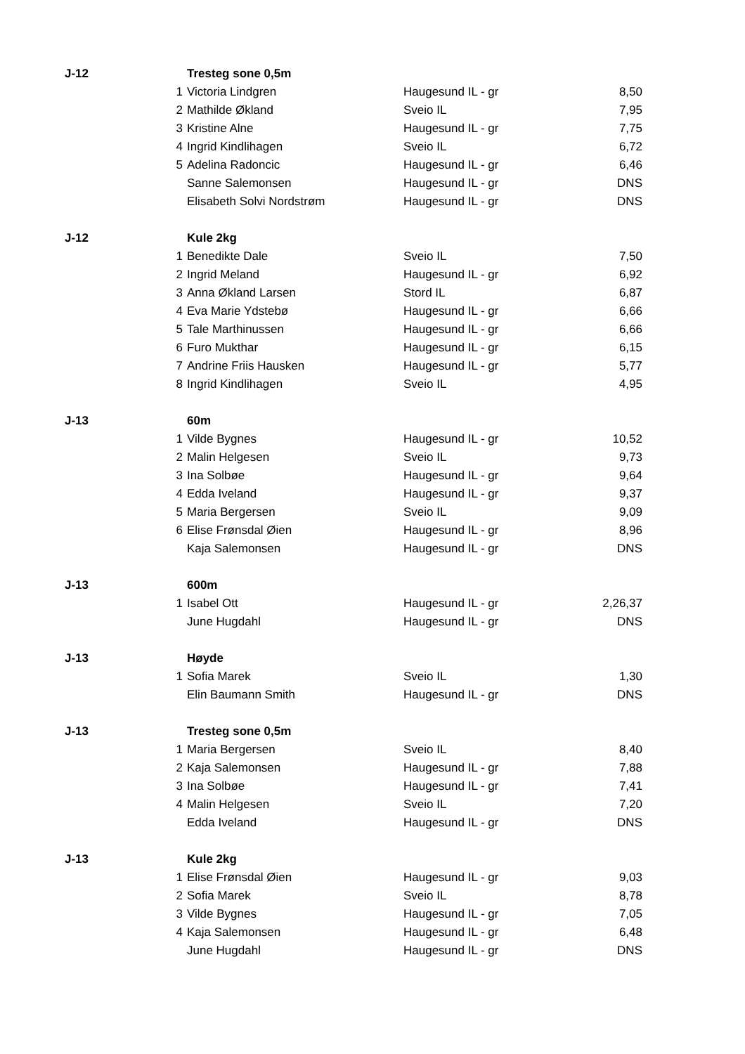| J-12 | | Tresteg sone 0,5m | | |
| | 1 | Victoria Lindgren | Haugesund IL - gr | 8,50 |
| | 2 | Mathilde Økland | Sveio IL | 7,95 |
| | 3 | Kristine Alne | Haugesund IL - gr | 7,75 |
| | 4 | Ingrid Kindlihagen | Sveio IL | 6,72 |
| | 5 | Adelina Radoncic | Haugesund IL - gr | 6,46 |
| | | Sanne Salemonsen | Haugesund IL - gr | DNS |
| | | Elisabeth Solvi Nordstrøm | Haugesund IL - gr | DNS |
| J-12 | | Kule 2kg | | |
| | 1 | Benedikte Dale | Sveio IL | 7,50 |
| | 2 | Ingrid Meland | Haugesund IL - gr | 6,92 |
| | 3 | Anna Økland Larsen | Stord IL | 6,87 |
| | 4 | Eva Marie Ydstebø | Haugesund IL - gr | 6,66 |
| | 5 | Tale Marthinussen | Haugesund IL - gr | 6,66 |
| | 6 | Furo Mukthar | Haugesund IL - gr | 6,15 |
| | 7 | Andrine Friis Hausken | Haugesund IL - gr | 5,77 |
| | 8 | Ingrid Kindlihagen | Sveio IL | 4,95 |
| J-13 | | 60m | | |
| | 1 | Vilde Bygnes | Haugesund IL - gr | 10,52 |
| | 2 | Malin Helgesen | Sveio IL | 9,73 |
| | 3 | Ina Solbøe | Haugesund IL - gr | 9,64 |
| | 4 | Edda Iveland | Haugesund IL - gr | 9,37 |
| | 5 | Maria Bergersen | Sveio IL | 9,09 |
| | 6 | Elise Frønsdal Øien | Haugesund IL - gr | 8,96 |
| | | Kaja Salemonsen | Haugesund IL - gr | DNS |
| J-13 | | 600m | | |
| | 1 | Isabel Ott | Haugesund IL - gr | 2,26,37 |
| | | June Hugdahl | Haugesund IL - gr | DNS |
| J-13 | | Høyde | | |
| | 1 | Sofia Marek | Sveio IL | 1,30 |
| | | Elin Baumann Smith | Haugesund IL - gr | DNS |
| J-13 | | Tresteg sone 0,5m | | |
| | 1 | Maria Bergersen | Sveio IL | 8,40 |
| | 2 | Kaja Salemonsen | Haugesund IL - gr | 7,88 |
| | 3 | Ina Solbøe | Haugesund IL - gr | 7,41 |
| | 4 | Malin Helgesen | Sveio IL | 7,20 |
| | | Edda Iveland | Haugesund IL - gr | DNS |
| J-13 | | Kule 2kg | | |
| | 1 | Elise Frønsdal Øien | Haugesund IL - gr | 9,03 |
| | 2 | Sofia Marek | Sveio IL | 8,78 |
| | 3 | Vilde Bygnes | Haugesund IL - gr | 7,05 |
| | 4 | Kaja Salemonsen | Haugesund IL - gr | 6,48 |
| | | June Hugdahl | Haugesund IL - gr | DNS |